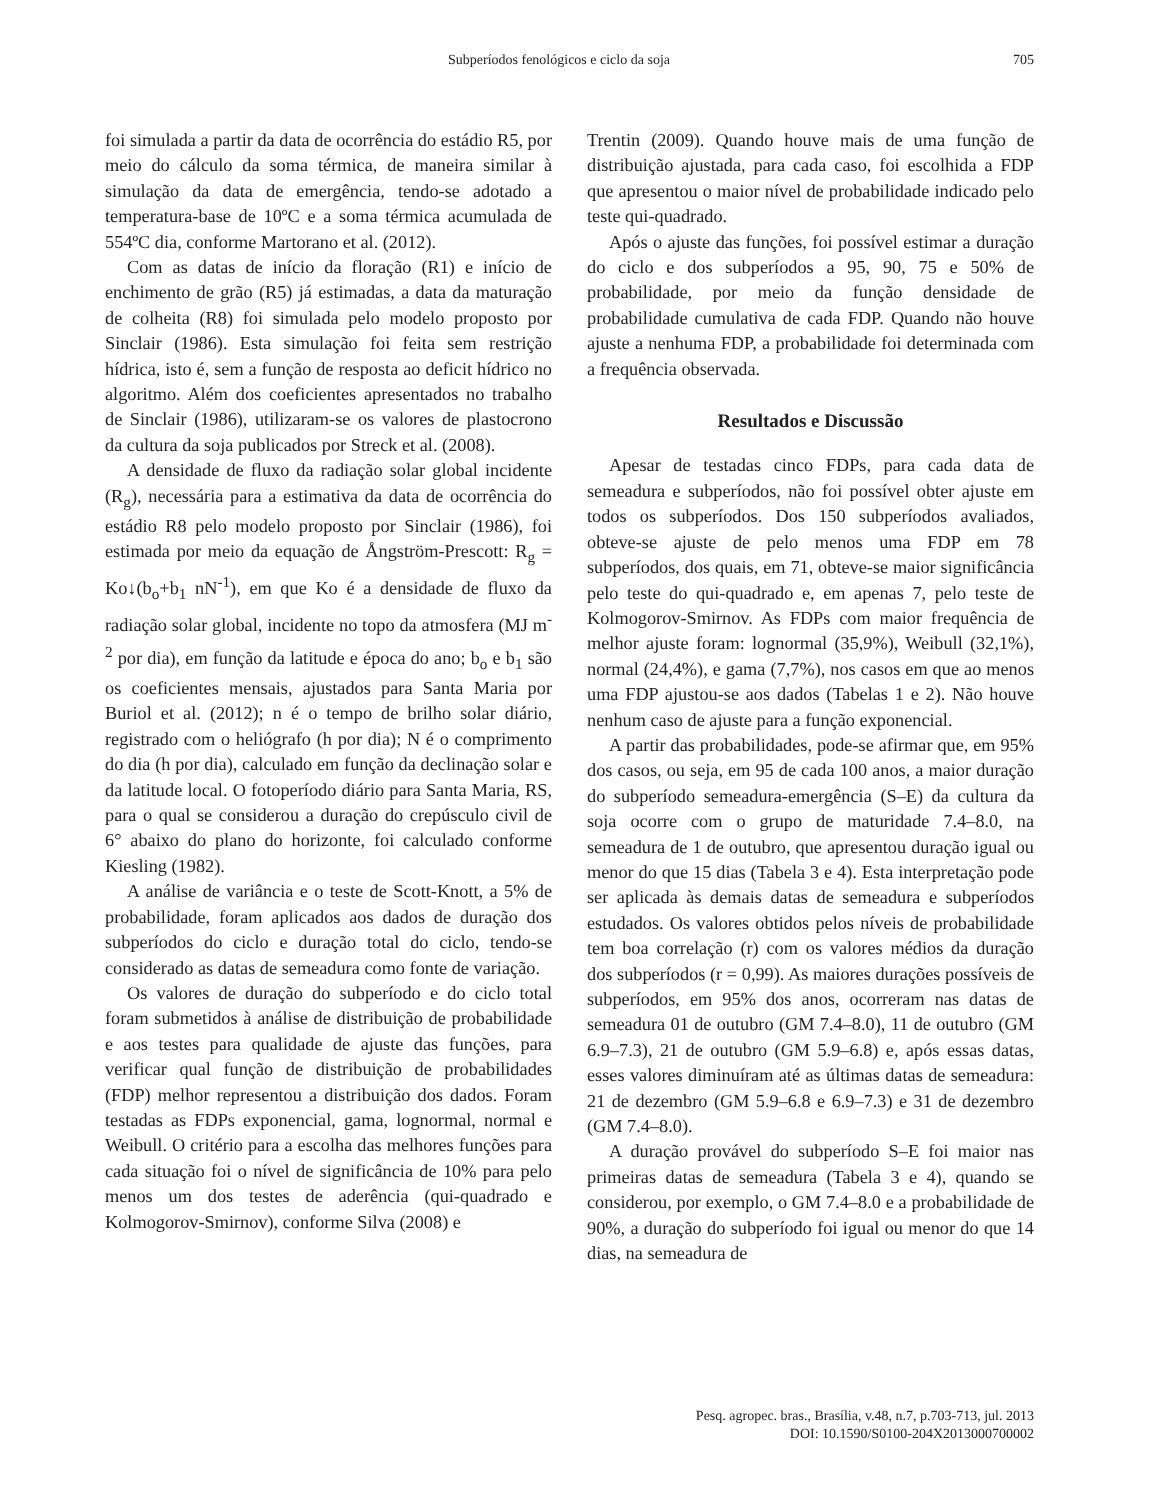Subperíodos fenológicos e ciclo da soja 705
foi simulada a partir da data de ocorrência do estádio R5, por meio do cálculo da soma térmica, de maneira similar à simulação da data de emergência, tendo-se adotado a temperatura-base de 10ºC e a soma térmica acumulada de 554ºC dia, conforme Martorano et al. (2012).
Com as datas de início da floração (R1) e início de enchimento de grão (R5) já estimadas, a data da maturação de colheita (R8) foi simulada pelo modelo proposto por Sinclair (1986). Esta simulação foi feita sem restrição hídrica, isto é, sem a função de resposta ao deficit hídrico no algoritmo. Além dos coeficientes apresentados no trabalho de Sinclair (1986), utilizaram-se os valores de plastocrono da cultura da soja publicados por Streck et al. (2008).
A densidade de fluxo da radiação solar global incidente (R<sub>g</sub>), necessária para a estimativa da data de ocorrência do estádio R8 pelo modelo proposto por Sinclair (1986), foi estimada por meio da equação de Ångström-Prescott: R<sub>g</sub> = Ko↓(b<sub>o</sub>+b<sub>1</sub> nN<sup>-1</sup>), em que Ko é a densidade de fluxo da radiação solar global, incidente no topo da atmosfera (MJ m<sup>-2</sup> por dia), em função da latitude e época do ano; b<sub>o</sub> e b<sub>1</sub> são os coeficientes mensais, ajustados para Santa Maria por Buriol et al. (2012); n é o tempo de brilho solar diário, registrado com o heliógrafo (h por dia); N é o comprimento do dia (h por dia), calculado em função da declinação solar e da latitude local. O fotoperíodo diário para Santa Maria, RS, para o qual se considerou a duração do crepúsculo civil de 6° abaixo do plano do horizonte, foi calculado conforme Kiesling (1982).
A análise de variância e o teste de Scott-Knott, a 5% de probabilidade, foram aplicados aos dados de duração dos subperíodos do ciclo e duração total do ciclo, tendo-se considerado as datas de semeadura como fonte de variação.
Os valores de duração do subperíodo e do ciclo total foram submetidos à análise de distribuição de probabilidade e aos testes para qualidade de ajuste das funções, para verificar qual função de distribuição de probabilidades (FDP) melhor representou a distribuição dos dados. Foram testadas as FDPs exponencial, gama, lognormal, normal e Weibull. O critério para a escolha das melhores funções para cada situação foi o nível de significância de 10% para pelo menos um dos testes de aderência (qui-quadrado e Kolmogorov-Smirnov), conforme Silva (2008) e
Trentin (2009). Quando houve mais de uma função de distribuição ajustada, para cada caso, foi escolhida a FDP que apresentou o maior nível de probabilidade indicado pelo teste qui-quadrado.
Após o ajuste das funções, foi possível estimar a duração do ciclo e dos subperíodos a 95, 90, 75 e 50% de probabilidade, por meio da função densidade de probabilidade cumulativa de cada FDP. Quando não houve ajuste a nenhuma FDP, a probabilidade foi determinada com a frequência observada.
Resultados e Discussão
Apesar de testadas cinco FDPs, para cada data de semeadura e subperíodos, não foi possível obter ajuste em todos os subperíodos. Dos 150 subperíodos avaliados, obteve-se ajuste de pelo menos uma FDP em 78 subperíodos, dos quais, em 71, obteve-se maior significância pelo teste do qui-quadrado e, em apenas 7, pelo teste de Kolmogorov-Smirnov. As FDPs com maior frequência de melhor ajuste foram: lognormal (35,9%), Weibull (32,1%), normal (24,4%), e gama (7,7%), nos casos em que ao menos uma FDP ajustou-se aos dados (Tabelas 1 e 2). Não houve nenhum caso de ajuste para a função exponencial.
A partir das probabilidades, pode-se afirmar que, em 95% dos casos, ou seja, em 95 de cada 100 anos, a maior duração do subperíodo semeadura-emergência (S–E) da cultura da soja ocorre com o grupo de maturidade 7.4–8.0, na semeadura de 1 de outubro, que apresentou duração igual ou menor do que 15 dias (Tabela 3 e 4). Esta interpretação pode ser aplicada às demais datas de semeadura e subperíodos estudados. Os valores obtidos pelos níveis de probabilidade tem boa correlação (r) com os valores médios da duração dos subperíodos (r = 0,99). As maiores durações possíveis de subperíodos, em 95% dos anos, ocorreram nas datas de semeadura 01 de outubro (GM 7.4–8.0), 11 de outubro (GM 6.9–7.3), 21 de outubro (GM 5.9–6.8) e, após essas datas, esses valores diminuíram até as últimas datas de semeadura: 21 de dezembro (GM 5.9–6.8 e 6.9–7.3) e 31 de dezembro (GM 7.4–8.0).
A duração provável do subperíodo S–E foi maior nas primeiras datas de semeadura (Tabela 3 e 4), quando se considerou, por exemplo, o GM 7.4–8.0 e a probabilidade de 90%, a duração do subperíodo foi igual ou menor do que 14 dias, na semeadura de
Pesq. agropec. bras., Brasília, v.48, n.7, p.703-713, jul. 2013
DOI: 10.1590/S0100-204X2013000700002